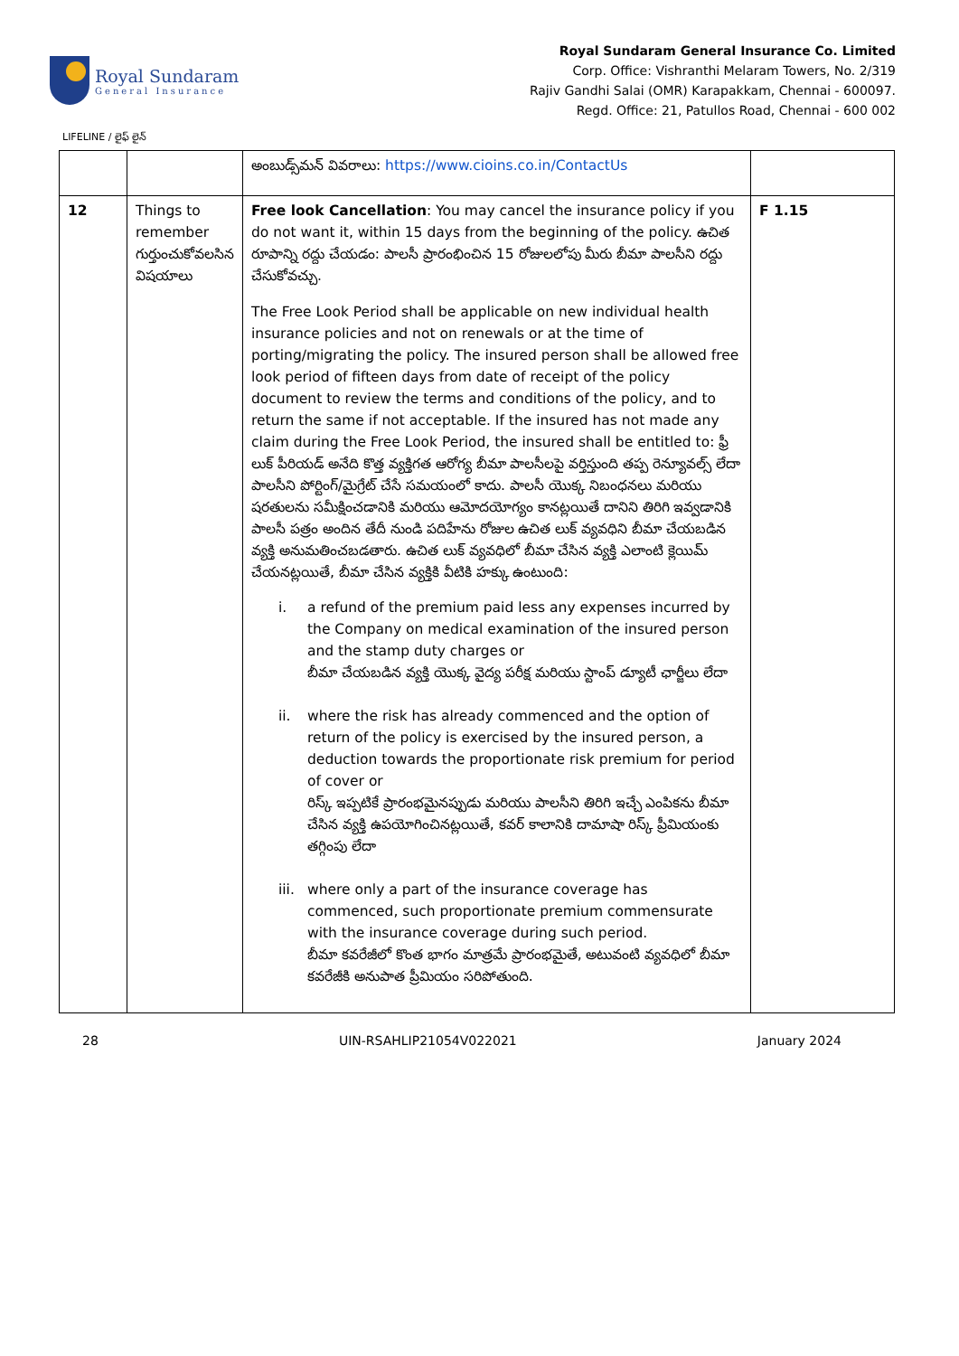Royal Sundaram
General Insurance
Royal Sundaram General Insurance Co. Limited
Corp. Office: Vishranthi Melaram Towers, No. 2/319
Rajiv Gandhi Salai (OMR) Karapakkam, Chennai - 600097.
Regd. Office: 21, Patullos Road, Chennai - 600 002
LIFELINE / లైఫ్ లైన్
| | | అంబుడ్స్‌మన్ వివరాలు: https://www.cioins.co.in/ContactUs | |
| 12 | Things to remember గుర్తుంచుకోవలసిన విషయాలు | Free look Cancellation : You may cancel the insurance policy if you do not want it, within 15 days from the beginning of the policy. ఉచిత రూపాన్ని రద్దు చేయడం: పాలసీ ప్రారంభించిన 15 రోజులలోపు మీరు బీమా పాలసీని రద్దు చేసుకోవచ్చు. The Free Look Period shall be applicable on new individual health insurance policies and not on renewals or at the time of porting/migrating the policy. The insured person shall be allowed free look period of fifteen days from date of receipt of the policy document to review the terms and conditions of the policy, and to return the same if not acceptable. If the insured has not made any claim during the Free Look Period, the insured shall be entitled to: ఫ్రీ లుక్ పీరియడ్ అనేది కొత్త వ్యక్తిగత ఆరోగ్య బీమా పాలసీలపై వర్తిస్తుంది తప్ప రెన్యూవల్స్ లేదా పాలసీని పోర్టింగ్/మైగ్రేట్ చేసే సమయంలో కాదు. పాలసీ యొక్క నిబంధనలు మరియు షరతులను సమీక్షించడానికి మరియు ఆమోదయోగ్యం కానట్లయితే దానిని తిరిగి ఇవ్వడానికి పాలసీ పత్రం అందిన తేదీ నుండి పదిహేను రోజుల ఉచిత లుక్ వ్యవధిని బీమా చేయబడిన వ్యక్తి అనుమతించబడతారు. ఉచిత లుక్ వ్యవధిలో బీమా చేసిన వ్యక్తి ఎలాంటి క్లెయిమ్ చేయనట్లయితే, బీమా చేసిన వ్యక్తికి వీటికి హక్కు ఉంటుంది: i. a refund of the premium paid less any expenses incurred by the Company on medical examination of the insured person and the stamp duty charges or బీమా చేయబడిన వ్యక్తి యొక్క వైద్య పరీక్ష మరియు స్టాంప్ డ్యూటీ ఛార్జీలు లేదా ii. where the risk has already commenced and the option of return of the policy is exercised by the insured person, a deduction towards the proportionate risk premium for period of cover or రిస్క్ ఇప్పటికే ప్రారంభమైనప్పుడు మరియు పాలసీని తిరిగి ఇచ్చే ఎంపికను బీమా చేసిన వ్యక్తి ఉపయోగించినట్లయితే, కవర్ కాలానికి దామాషా రిస్క్ ప్రీమియంకు తగ్గింపు లేదా iii. where only a part of the insurance coverage has commenced, such proportionate premium commensurate with the insurance coverage during such period. బీమా కవరేజీలో కొంత భాగం మాత్రమే ప్రారంభమైతే, అటువంటి వ్యవధిలో బీమా కవరేజీకి అనుపాత ప్రీమియం సరిపోతుంది. | F 1.15 |
28 UIN-RSAHLIP21054V022021 January 2024